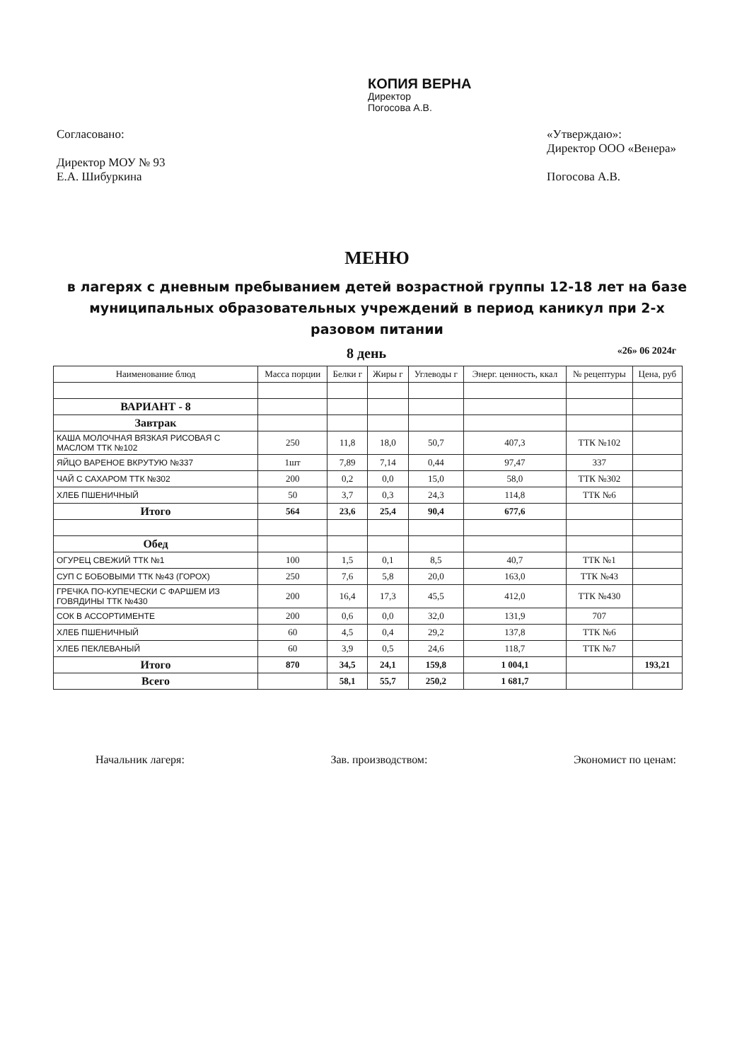КОПИЯ ВЕРНА
Директор
Погосова А.В.
Согласовано:
Директор МОУ № 93
Е.А. Шибуркина
«Утверждаю»:
Директор ООО «Венера»
Погосова А.В.
МЕНЮ
в лагерях с дневным пребыванием детей возрастной группы 12-18 лет на базе муниципальных образовательных учреждений в период каникул при 2-х разовом питании
8 день «26» 06 2024г
| Наименование блюд | Масса порции | Белки г | Жиры г | Углеводы г | Энерг. ценность, ккал | № рецептуры | Цена, руб |
| --- | --- | --- | --- | --- | --- | --- | --- |
| ВАРИАНТ - 8 | | | | | | | |
| Завтрак | | | | | | | |
| КАША МОЛОЧНАЯ ВЯЗКАЯ РИСОВАЯ С МАСЛОМ ТТК №102 | 250 | 11,8 | 18,0 | 50,7 | 407,3 | ТТК №102 | |
| ЯЙЦО ВАРЕНОЕ ВКРУТУЮ №337 | 1шт | 7,89 | 7,14 | 0,44 | 97,47 | 337 | |
| ЧАЙ С САХАРОМ ТТК №302 | 200 | 0,2 | 0,0 | 15,0 | 58,0 | ТТК №302 | |
| ХЛЕБ ПШЕНИЧНЫЙ | 50 | 3,7 | 0,3 | 24,3 | 114,8 | ТТК №6 | |
| Итого | 564 | 23,6 | 25,4 | 90,4 | 677,6 | | |
| Обед | | | | | | | |
| ОГУРЕЦ СВЕЖИЙ ТТК №1 | 100 | 1,5 | 0,1 | 8,5 | 40,7 | ТТК №1 | |
| СУП С БОБОВЫМИ ТТК №43 (ГОРОХ) | 250 | 7,6 | 5,8 | 20,0 | 163,0 | ТТК №43 | |
| ГРЕЧКА ПО-КУПЕЧЕСКИ С ФАРШЕМ ИЗ ГОВЯДИНЫ ТТК №430 | 200 | 16,4 | 17,3 | 45,5 | 412,0 | ТТК №430 | |
| СОК В АССОРТИМЕНТЕ | 200 | 0,6 | 0,0 | 32,0 | 131,9 | 707 | |
| ХЛЕБ ПШЕНИЧНЫЙ | 60 | 4,5 | 0,4 | 29,2 | 137,8 | ТТК №6 | |
| ХЛЕБ ПЕКЛЕВАНЫЙ | 60 | 3,9 | 0,5 | 24,6 | 118,7 | ТТК №7 | |
| Итого | 870 | 34,5 | 24,1 | 159,8 | 1 004,1 | | 193,21 |
| Всего | | 58,1 | 55,7 | 250,2 | 1 681,7 | | |
Начальник лагеря: Зав. производством: Экономист по ценам: